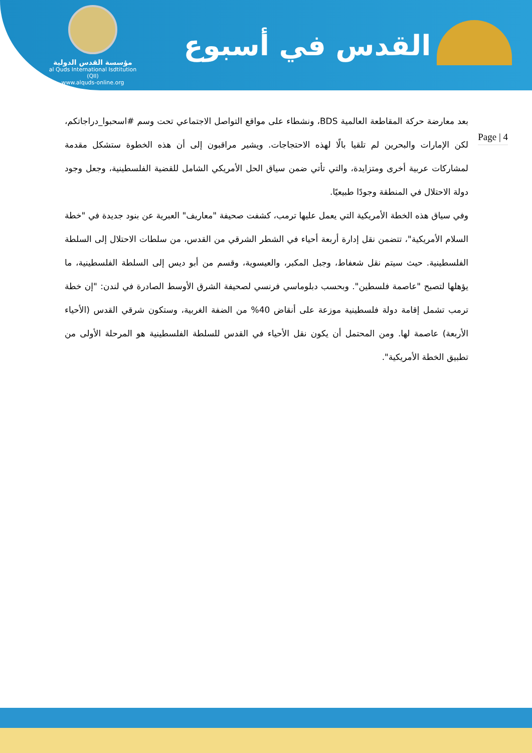مؤسسة القدس الدولية
al Quds International Isdtitution (QII)
www.alquds-online.org
القدس في أسبوع
Page | 4
بعد معارضة حركة المقاطعة العالمية BDS، ونشطاء على مواقع التواصل الاجتماعي تحت وسم #اسحبوا_دراجاتكم، لكن الإمارات والبحرين لم تلقيا بالًا لهذه الاحتجاجات. ويشير مراقبون إلى أن هذه الخطوة ستشكل مقدمة لمشاركات عربية أخرى ومتزايدة، والتي تأتي ضمن سياق الحل الأمريكي الشامل للقضية الفلسطينية، وجعل وجود دولة الاحتلال في المنطقة وجودًا طبيعيًا.
وفي سياق هذه الخطة الأمريكية التي يعمل عليها ترمب، كشفت صحيفة "معاريف" العبرية عن بنود جديدة في "خطة السلام الأمريكية"، تتضمن نقل إدارة أربعة أحياء في الشطر الشرقي من القدس، من سلطات الاحتلال إلى السلطة الفلسطينية. حيث سيتم نقل شعفاط، وجبل المكبر، والعيسوية، وقسم من أبو ديس إلى السلطة الفلسطينية، ما يؤهلها لتصبح "عاصمة فلسطين". وبحسب دبلوماسي فرنسي لصحيفة الشرق الأوسط الصادرة في لندن: "إن خطة ترمب تشمل إقامة دولة فلسطينية موزعة على أنقاض 40% من الضفة الغربية، وستكون شرقي القدس (الأحياء الأربعة) عاصمة لها. ومن المحتمل أن يكون نقل الأحياء في القدس للسلطة الفلسطينية هو المرحلة الأولى من تطبيق الخطة الأمريكية".